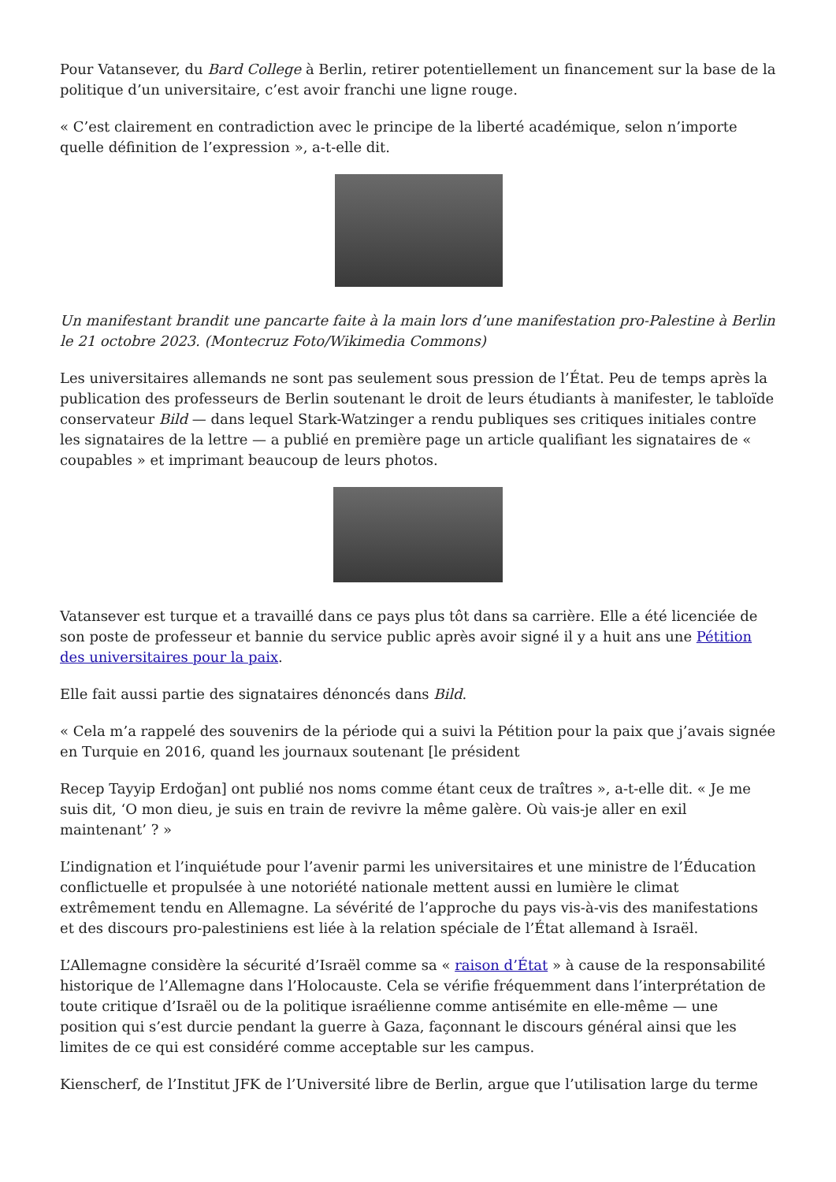Pour Vatansever, du Bard College à Berlin, retirer potentiellement un financement sur la base de la politique d’un universitaire, c’est avoir franchi une ligne rouge.
« C’est clairement en contradiction avec le principe de la liberté académique, selon n’importe quelle définition de l’expression », a-t-elle dit.
Un manifestant brandit une pancarte faite à la main lors d’une manifestation pro-Palestine à Berlin le 21 octobre 2023. (Montecruz Foto/Wikimedia Commons)
Les universitaires allemands ne sont pas seulement sous pression de l’État. Peu de temps après la publication des professeurs de Berlin soutenant le droit de leurs étudiants à manifester, le tabloïde conservateur Bild — dans lequel Stark-Watzinger a rendu publiques ses critiques initiales contre les signataires de la lettre — a publié en première page un article qualifiant les signataires de « coupables » et imprimant beaucoup de leurs photos.
Vatansever est turque et a travaillé dans ce pays plus tôt dans sa carrière. Elle a été licenciée de son poste de professeur et bannie du service public après avoir signé il y a huit ans une Pétition des universitaires pour la paix.
Elle fait aussi partie des signataires dénoncés dans Bild.
« Cela m’a rappelé des souvenirs de la période qui a suivi la Pétition pour la paix que j’avais signée en Turquie en 2016, quand les journaux soutenant [le président
Recep Tayyip Erdoğan] ont publié nos noms comme étant ceux de traîtres », a-t-elle dit. « Je me suis dit, ‘O mon dieu, je suis en train de revivre la même galère. Où vais-je aller en exil maintenant’ ? »
L’indignation et l’inquiétude pour l’avenir parmi les universitaires et une ministre de l’Éducation conflictuelle et propulsée à une notoriété nationale mettent aussi en lumière le climat extrêmement tendu en Allemagne. La sévérité de l’approche du pays vis-à-vis des manifestations et des discours pro-palestiniens est liée à la relation spéciale de l’État allemand à Israël.
L’Allemagne considère la sécurité d’Israël comme sa « raison d’État » à cause de la responsabilité historique de l’Allemagne dans l’Holocauste. Cela se vérifie fréquemment dans l’interprétation de toute critique d’Israël ou de la politique israélienne comme antisémite en elle-même — une position qui s’est durcie pendant la guerre à Gaza, façonnant le discours général ainsi que les limites de ce qui est considéré comme acceptable sur les campus.
Kienscherf, de l’Institut JFK de l’Université libre de Berlin, argue que l’utilisation large du terme